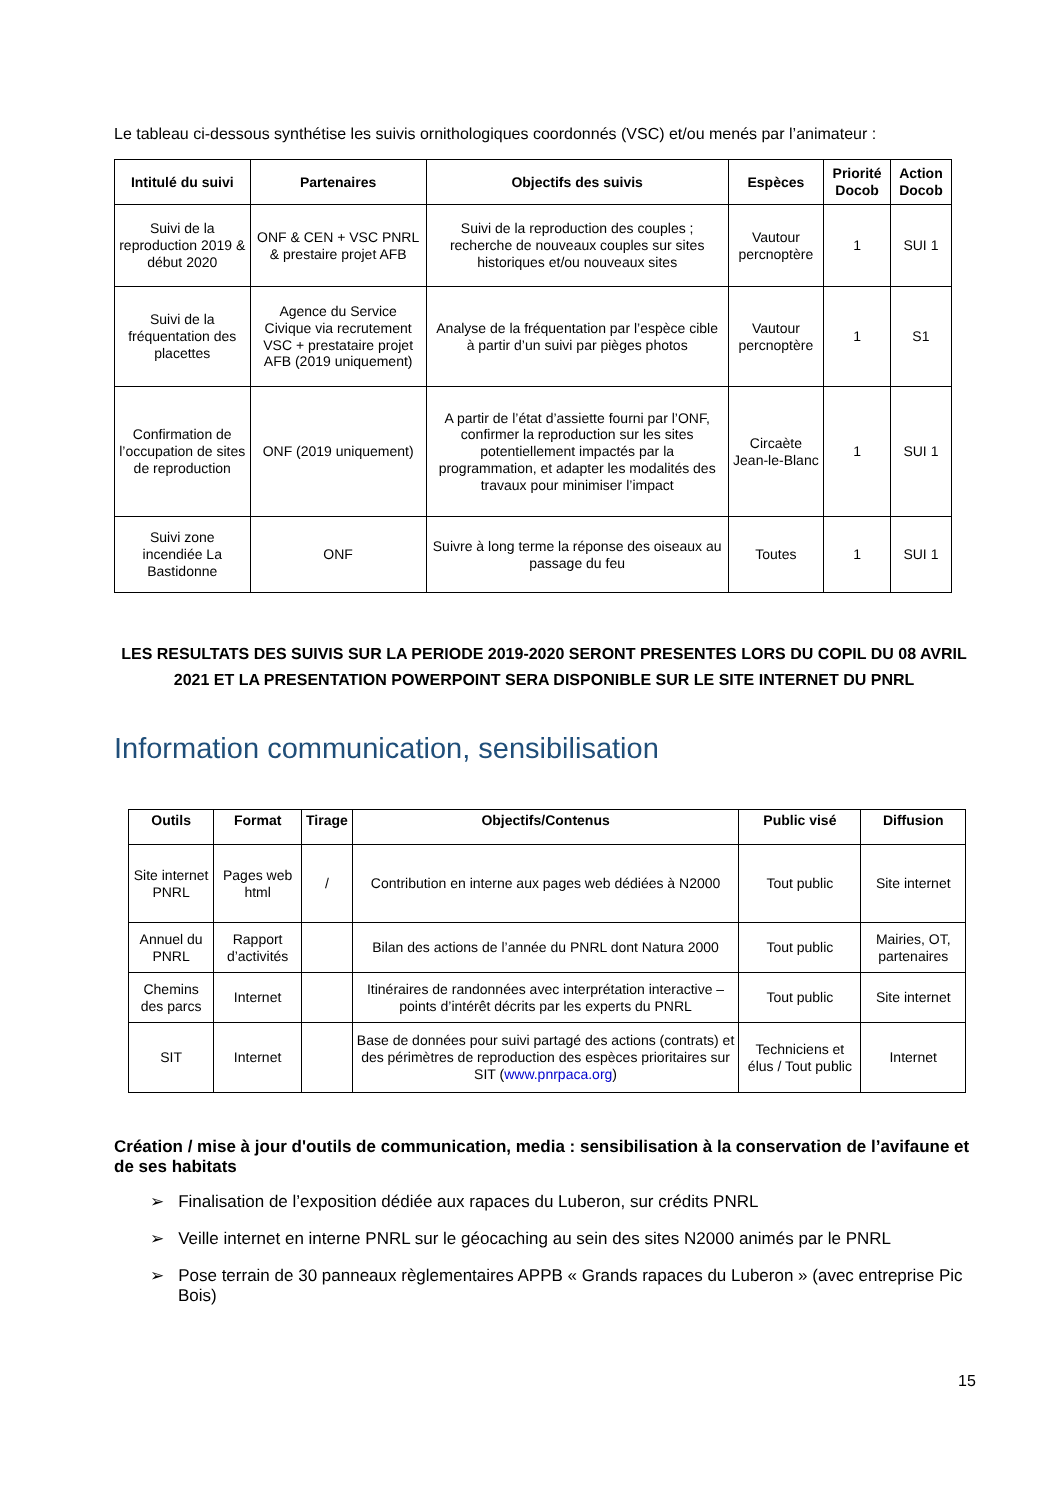Le tableau ci-dessous synthétise les suivis ornithologiques coordonnés (VSC) et/ou menés par l’animateur :
| Intitulé du suivi | Partenaires | Objectifs des suivis | Espèces | Priorité Docob | Action Docob |
| --- | --- | --- | --- | --- | --- |
| Suivi de la reproduction 2019 & début 2020 | ONF & CEN + VSC PNRL & prestaire projet AFB | Suivi de la reproduction des couples ; recherche de nouveaux couples sur sites historiques et/ou nouveaux sites | Vautour percnoptère | 1 | SUI 1 |
| Suivi de la fréquentation des placettes | Agence du Service Civique via recrutement VSC + prestataire projet AFB (2019 uniquement) | Analyse de la fréquentation par l’espèce cible à partir d’un suivi par pièges photos | Vautour percnoptère | 1 | S1 |
| Confirmation de l’occupation de sites de reproduction | ONF (2019 uniquement) | A partir de l’état d’assiette fourni par l’ONF, confirmer la reproduction sur les sites potentiellement impactés par la programmation, et adapter les modalités des travaux pour minimiser l’impact | Circaète Jean-le-Blanc | 1 | SUI 1 |
| Suivi zone incendiée La Bastidonne | ONF | Suivre à long terme la réponse des oiseaux au passage du feu | Toutes | 1 | SUI 1 |
LES RESULTATS DES SUIVIS SUR LA PERIODE 2019-2020 SERONT PRESENTES LORS DU COPIL DU 08 AVRIL 2021 ET LA PRESENTATION POWERPOINT SERA DISPONIBLE SUR LE SITE INTERNET DU PNRL
Information communication, sensibilisation
| Outils | Format | Tirage | Objectifs/Contenus | Public visé | Diffusion |
| --- | --- | --- | --- | --- | --- |
| Site internet PNRL | Pages web html | / | Contribution en interne aux pages web dédiées à N2000 | Tout public | Site internet |
| Annuel du PNRL | Rapport d’activités | | Bilan des actions de l’année du PNRL dont Natura 2000 | Tout public | Mairies, OT, partenaires |
| Chemins des parcs | Internet | | Itinéraires de randonnées avec interprétation interactive – points d’intérêt décrits par les experts du PNRL | Tout public | Site internet |
| SIT | Internet | | Base de données pour suivi partagé des actions (contrats) et des périmètres de reproduction des espèces prioritaires sur SIT ( www.pnrpaca.org ) | Techniciens et élus / Tout public | Internet |
Création / mise à jour d'outils de communication, media : sensibilisation à la conservation de l’avifaune et de ses habitats
➢ Finalisation de l’exposition dédiée aux rapaces du Luberon, sur crédits PNRL
➢ Veille internet en interne PNRL sur le géocaching au sein des sites N2000 animés par le PNRL
➢ Pose terrain de 30 panneaux règlementaires APPB « Grands rapaces du Luberon » (avec entreprise Pic Bois)
15